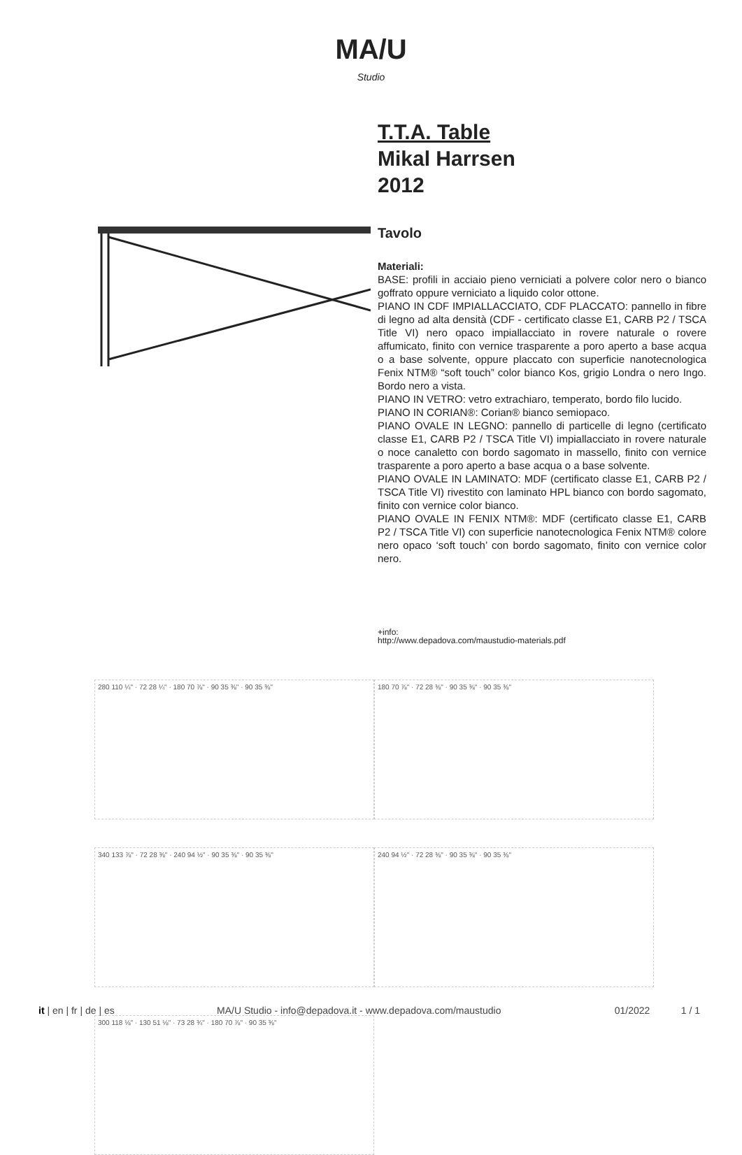MA/U
Studio
T.T.A. Table
Mikal Harrsen
2012
Tavolo
Materiali:
BASE: profili in acciaio pieno verniciati a polvere color nero o bianco goffrato oppure verniciato a liquido color ottone.
PIANO IN CDF IMPIALLACCIATO, CDF PLACCATO: pannello in fibre di legno ad alta densità (CDF - certificato classe E1, CARB P2 / TSCA Title VI) nero opaco impiallacciato in rovere naturale o rovere affumicato, finito con vernice trasparente a poro aperto a base acqua o a base solvente, oppure placcato con superficie nanotecnologica Fenix NTM® “soft touch” color bianco Kos, grigio Londra o nero Ingo. Bordo nero a vista.
PIANO IN VETRO: vetro extrachiaro, temperato, bordo filo lucido.
PIANO IN CORIAN®: Corian® bianco semiopaco.
PIANO OVALE IN LEGNO: pannello di particelle di legno (certificato classe E1, CARB P2 / TSCA Title VI) impiallacciato in rovere naturale o noce canaletto con bordo sagomato in massello, finito con vernice trasparente a poro aperto a base acqua o a base solvente.
PIANO OVALE IN LAMINATO: MDF (certificato classe E1, CARB P2 / TSCA Title VI) rivestito con laminato HPL bianco con bordo sagomato, finito con vernice color bianco.
PIANO OVALE IN FENIX NTM®: MDF (certificato classe E1, CARB P2 / TSCA Title VI) con superficie nanotecnologica Fenix NTM® colore nero opaco ‘soft touch’ con bordo sagomato, finito con vernice color nero.
+info:
http://www.depadova.com/maustudio-materials.pdf
280 110 ¼" · 72 28 ¼" · 180 70 ⅞" · 90 35 ⅜" · 90 35 ⅜"
180 70 ⅞" · 72 28 ⅜" · 90 35 ⅜" · 90 35 ⅜"
340 133 ⅞" · 72 28 ⅜" · 240 94 ½" · 90 35 ⅜" · 90 35 ⅜"
240 94 ½" · 72 28 ⅜" · 90 35 ⅜" · 90 35 ⅜"
300 118 ⅛" · 130 51 ⅛" · 73 28 ¾" · 180 70 ⅞" · 90 35 ⅜"
it | en | fr | de | es MA/U Studio - info@depadova.it - www.depadova.com/maustudio 01/2022 1 / 1